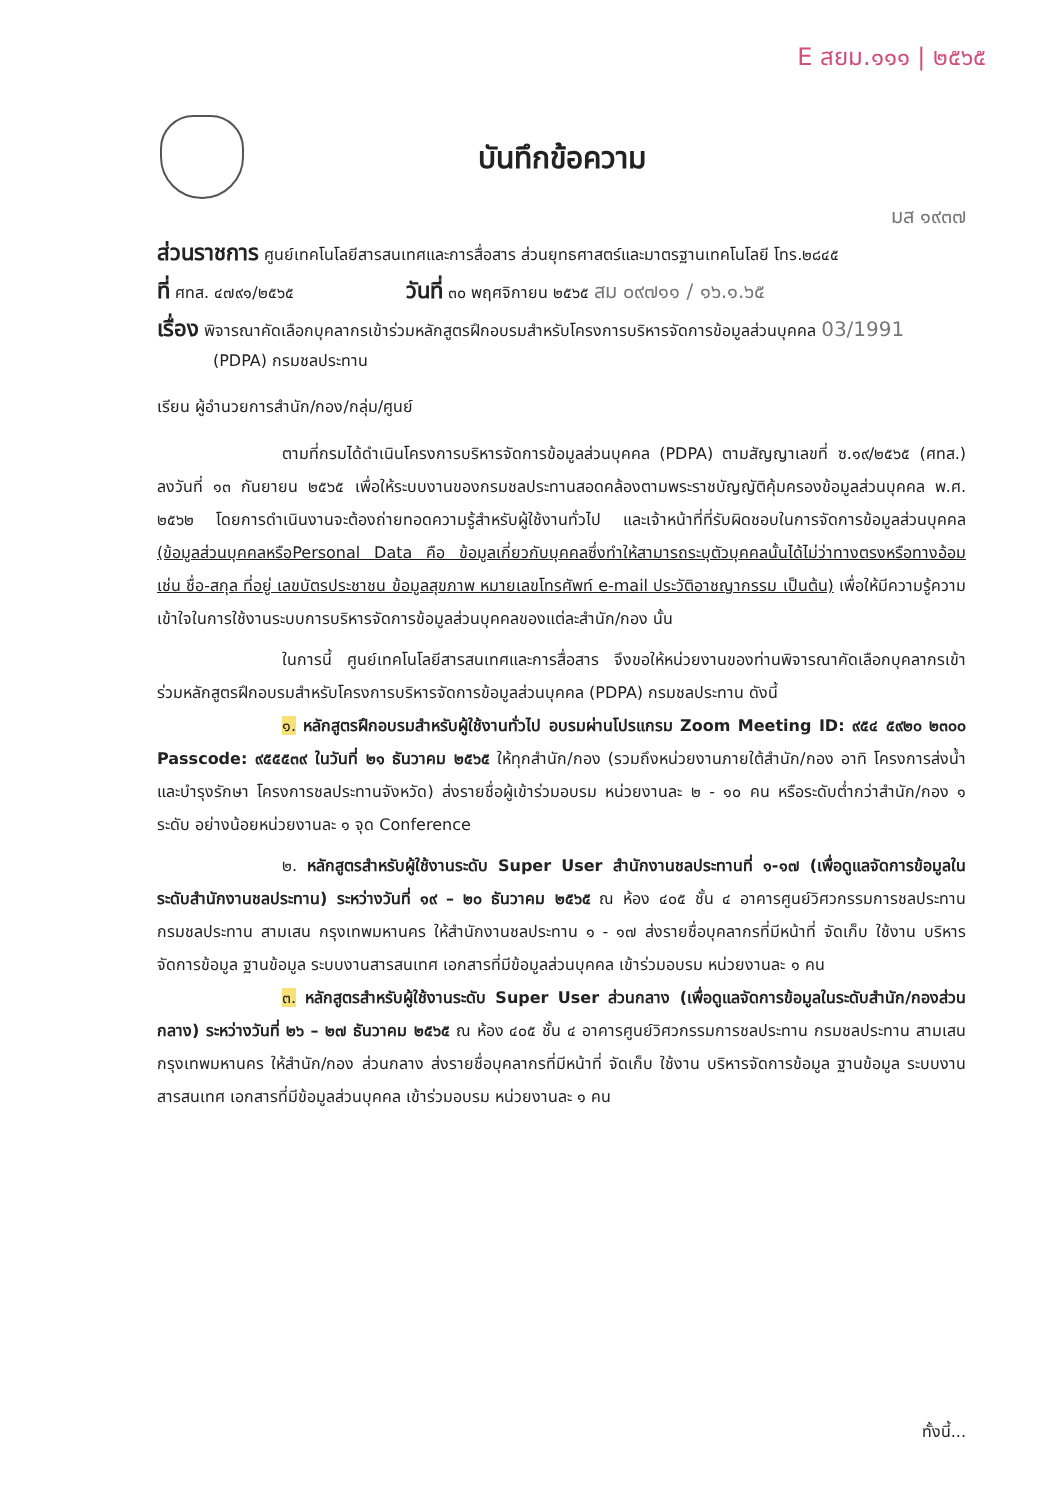E สยม.๑๑๑ | ๒๕๖๕
บันทึกข้อความ
มส ๑๙๓๗
ส่วนราชการ ศูนย์เทคโนโลยีสารสนเทศและการสื่อสาร ส่วนยุทธศาสตร์และมาตรฐานเทคโนโลยี โทร.๒๘๔๕
ที่ ศทส. ๔๗๙๑/๒๕๖๕ วันที่ ๓๐ พฤศจิกายน ๒๕๖๕ สม ๐๙๗๑๑ / ๑๖.๑.๖๕
เรื่อง พิจารณาคัดเลือกบุคลากรเข้าร่วมหลักสูตรฝึกอบรมสำหรับโครงการบริหารจัดการข้อมูลส่วนบุคคล 03/1991
(PDPA) กรมชลประทาน
เรียน ผู้อำนวยการสำนัก/กอง/กลุ่ม/ศูนย์
ตามที่กรมได้ดำเนินโครงการบริหารจัดการข้อมูลส่วนบุคคล (PDPA) ตามสัญญาเลขที่ ซ.๑๙/๒๕๖๕ (ศทส.) ลงวันที่ ๑๓ กันยายน ๒๕๖๕ เพื่อให้ระบบงานของกรมชลประทานสอดคล้องตามพระราชบัญญัติคุ้มครองข้อมูลส่วนบุคคล พ.ศ. ๒๕๖๒ โดยการดำเนินงานจะต้องถ่ายทอดความรู้สำหรับผู้ใช้งานทั่วไป และเจ้าหน้าที่ที่รับผิดชอบในการจัดการข้อมูลส่วนบุคคล (ข้อมูลส่วนบุคคลหรือPersonal Data คือ ข้อมูลเกี่ยวกับบุคคลซึ่งทำให้สามารถระบุตัวบุคคลนั้นได้ไม่ว่าทางตรงหรือทางอ้อม เช่น ชื่อ-สกุล ที่อยู่ เลขบัตรประชาชน ข้อมูลสุขภาพ หมายเลขโทรศัพท์ e-mail ประวัติอาชญากรรม เป็นต้น) เพื่อให้มีความรู้ความเข้าใจในการใช้งานระบบการบริหารจัดการข้อมูลส่วนบุคคลของแต่ละสำนัก/กอง นั้น
ในการนี้ ศูนย์เทคโนโลยีสารสนเทศและการสื่อสาร จึงขอให้หน่วยงานของท่านพิจารณาคัดเลือกบุคลากรเข้าร่วมหลักสูตรฝึกอบรมสำหรับโครงการบริหารจัดการข้อมูลส่วนบุคคล (PDPA) กรมชลประทาน ดังนี้
๑. หลักสูตรฝึกอบรมสำหรับผู้ใช้งานทั่วไป อบรมผ่านโปรแกรม Zoom Meeting ID: ๙๕๔ ๕๙๒๐ ๒๓๐๐ Passcode: ๙๕๕๕๓๙ ในวันที่ ๒๑ ธันวาคม ๒๕๖๕ ให้ทุกสำนัก/กอง (รวมถึงหน่วยงานภายใต้สำนัก/กอง อาทิ โครงการส่งน้ำและบำรุงรักษา โครงการชลประทานจังหวัด) ส่งรายชื่อผู้เข้าร่วมอบรม หน่วยงานละ ๒ - ๑๐ คน หรือระดับต่ำกว่าสำนัก/กอง ๑ ระดับ อย่างน้อยหน่วยงานละ ๑ จุด Conference
๒. หลักสูตรสำหรับผู้ใช้งานระดับ Super User สำนักงานชลประทานที่ ๑-๑๗ (เพื่อดูแลจัดการข้อมูลในระดับสำนักงานชลประทาน) ระหว่างวันที่ ๑๙ – ๒๐ ธันวาคม ๒๕๖๕ ณ ห้อง ๔๐๕ ชั้น ๔ อาคารศูนย์วิศวกรรมการชลประทาน กรมชลประทาน สามเสน กรุงเทพมหานคร ให้สำนักงานชลประทาน ๑ - ๑๗ ส่งรายชื่อบุคลากรที่มีหน้าที่ จัดเก็บ ใช้งาน บริหารจัดการข้อมูล ฐานข้อมูล ระบบงานสารสนเทศ เอกสารที่มีข้อมูลส่วนบุคคล เข้าร่วมอบรม หน่วยงานละ ๑ คน
๓. หลักสูตรสำหรับผู้ใช้งานระดับ Super User ส่วนกลาง (เพื่อดูแลจัดการข้อมูลในระดับสำนัก/กองส่วนกลาง) ระหว่างวันที่ ๒๖ – ๒๗ ธันวาคม ๒๕๖๕ ณ ห้อง ๔๐๕ ชั้น ๔ อาคารศูนย์วิศวกรรมการชลประทาน กรมชลประทาน สามเสน กรุงเทพมหานคร ให้สำนัก/กอง ส่วนกลาง ส่งรายชื่อบุคลากรที่มีหน้าที่ จัดเก็บ ใช้งาน บริหารจัดการข้อมูล ฐานข้อมูล ระบบงานสารสนเทศ เอกสารที่มีข้อมูลส่วนบุคคล เข้าร่วมอบรม หน่วยงานละ ๑ คน
ทั้งนี้...